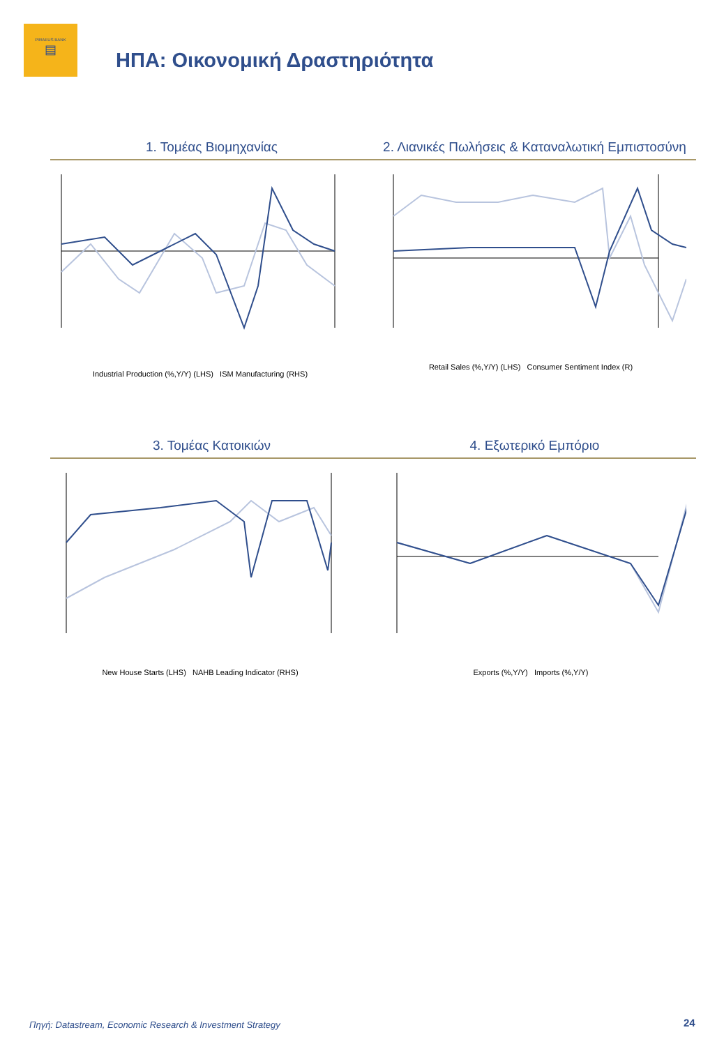PIRAEUS BANK
▤
ΗΠΑ: Οικονομική Δραστηριότητα
1. Τομέας Βιομηχανίας 2. Λιανικές Πωλήσεις & Καταναλωτική Εμπιστοσύνη
Industrial Production (%,Y/Y) (LHS) ISM Manufacturing (RHS)
Retail Sales (%,Y/Y) (LHS) Consumer Sentiment Index (R)
3. Τομέας Κατοικιών 4. Εξωτερικό Εμπόριο
New House Starts (LHS) NAHB Leading Indicator (RHS)
Exports (%,Y/Y) Imports (%,Y/Y)
Πηγή: Datastream, Economic Research & Investment Strategy
24